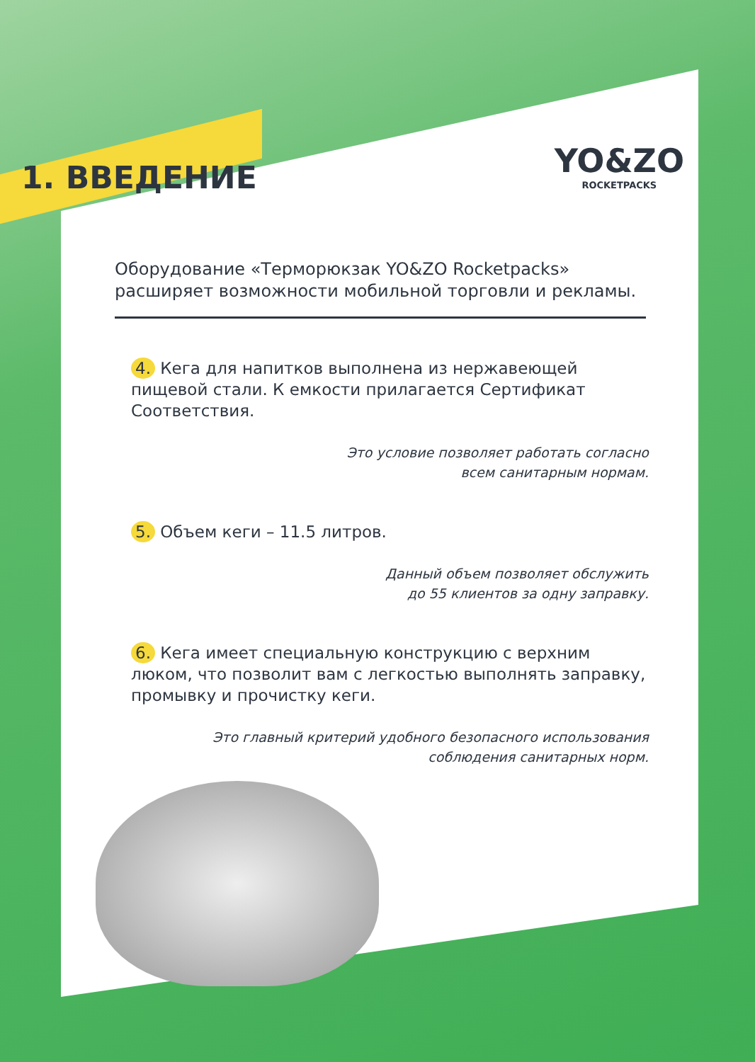1. ВВЕДЕНИЕ
YO&ZO
ROCKETPACKS
Оборудование «Терморюкзак YO&ZO Rocketpacks» расширяет возможности мобильной торговли и рекламы.
4. Кега для напитков выполнена из нержавеющей пищевой стали. К емкости прилагается Сертификат Соответствия.
Это условие позволяет работать согласно
всем санитарным нормам.
5. Объем кеги – 11.5 литров.
Данный объем позволяет обслужить
до 55 клиентов за одну заправку.
6. Кега имеет специальную конструкцию с верхним люком, что позволит вам с легкостью выполнять заправку, промывку и прочистку кеги.
Это главный критерий удобного безопасного использования
соблюдения санитарных норм.